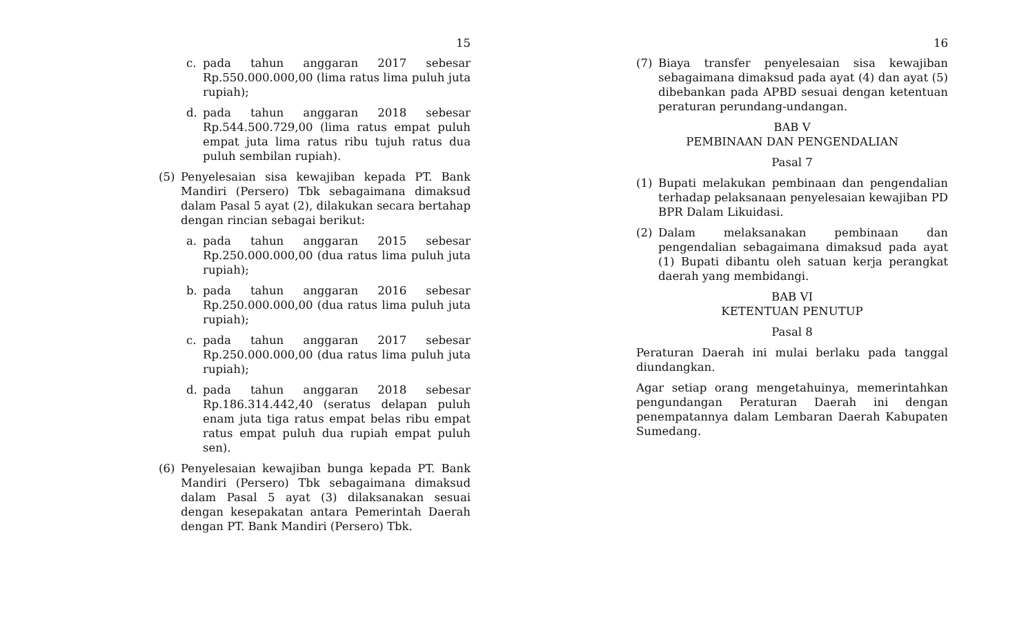15
c. pada tahun anggaran 2017 sebesar Rp.550.000.000,00 (lima ratus lima puluh juta rupiah);
d. pada tahun anggaran 2018 sebesar Rp.544.500.729,00 (lima ratus empat puluh empat juta lima ratus ribu tujuh ratus dua puluh sembilan rupiah).
(5) Penyelesaian sisa kewajiban kepada PT. Bank Mandiri (Persero) Tbk sebagaimana dimaksud dalam Pasal 5 ayat (2), dilakukan secara bertahap dengan rincian sebagai berikut:
a. pada tahun anggaran 2015 sebesar Rp.250.000.000,00 (dua ratus lima puluh juta rupiah);
b. pada tahun anggaran 2016 sebesar Rp.250.000.000,00 (dua ratus lima puluh juta rupiah);
c. pada tahun anggaran 2017 sebesar Rp.250.000.000,00 (dua ratus lima puluh juta rupiah);
d. pada tahun anggaran 2018 sebesar Rp.186.314.442,40 (seratus delapan puluh enam juta tiga ratus empat belas ribu empat ratus empat puluh dua rupiah empat puluh sen).
(6) Penyelesaian kewajiban bunga kepada PT. Bank Mandiri (Persero) Tbk sebagaimana dimaksud dalam Pasal 5 ayat (3) dilaksanakan sesuai dengan kesepakatan antara Pemerintah Daerah dengan PT. Bank Mandiri (Persero) Tbk.
16
(7) Biaya transfer penyelesaian sisa kewajiban sebagaimana dimaksud pada ayat (4) dan ayat (5) dibebankan pada APBD sesuai dengan ketentuan peraturan perundang-undangan.
BAB V
PEMBINAAN DAN PENGENDALIAN
Pasal 7
(1) Bupati melakukan pembinaan dan pengendalian terhadap pelaksanaan penyelesaian kewajiban PD BPR Dalam Likuidasi.
(2) Dalam melaksanakan pembinaan dan pengendalian sebagaimana dimaksud pada ayat (1) Bupati dibantu oleh satuan kerja perangkat daerah yang membidangi.
BAB VI
KETENTUAN PENUTUP
Pasal 8
Peraturan Daerah ini mulai berlaku pada tanggal diundangkan.
Agar setiap orang mengetahuinya, memerintahkan pengundangan Peraturan Daerah ini dengan penempatannya dalam Lembaran Daerah Kabupaten Sumedang.